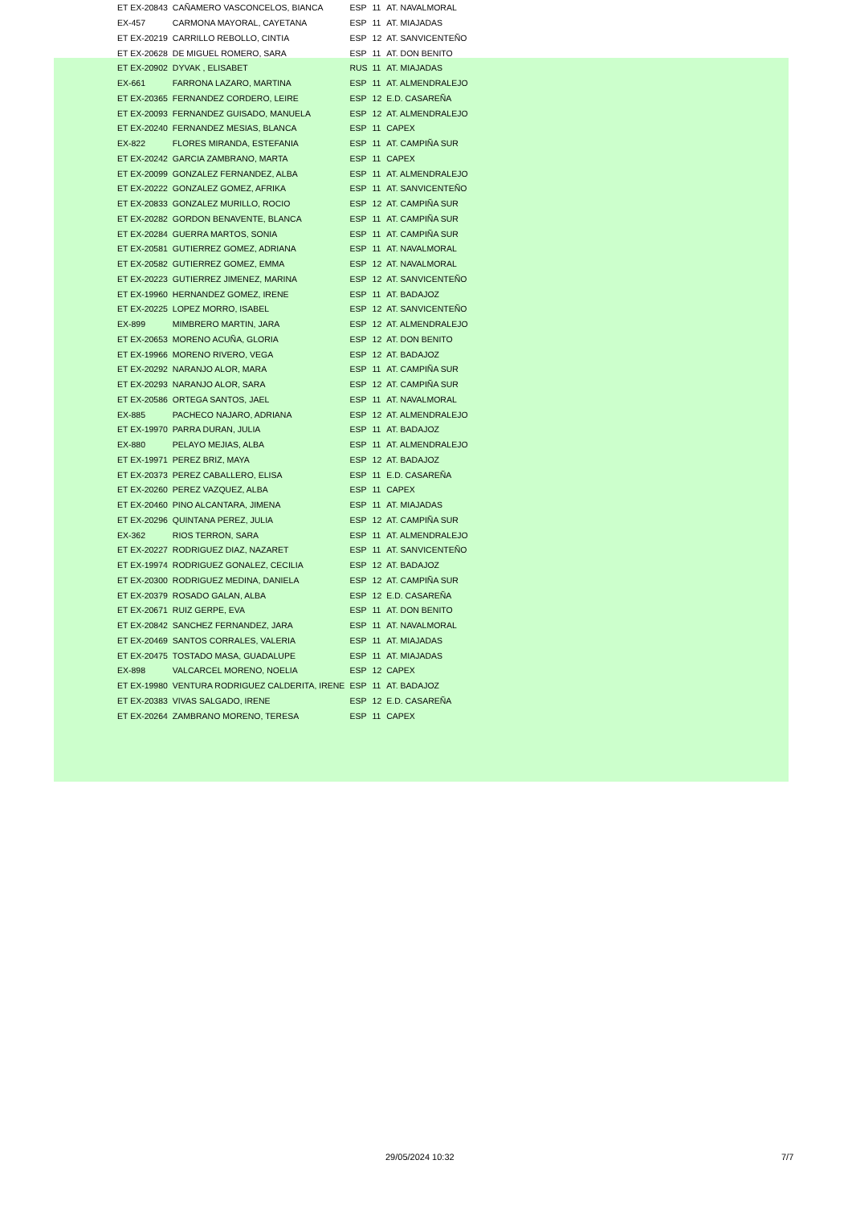| ET EX-20843 | CAÑAMERO VASCONCELOS, BIANCA | ESP | 11 | AT. NAVALMORAL |
| EX-457 | CARMONA MAYORAL, CAYETANA | ESP | 11 | AT. MIAJADAS |
| ET EX-20219 | CARRILLO REBOLLO, CINTIA | ESP | 12 | AT. SANVICENTEÑO |
| ET EX-20628 | DE MIGUEL ROMERO, SARA | ESP | 11 | AT. DON BENITO |
| ET EX-20902 | DYVAK , ELISABET | RUS | 11 | AT. MIAJADAS |
| EX-661 | FARRONA LAZARO, MARTINA | ESP | 11 | AT. ALMENDRALEJO |
| ET EX-20365 | FERNANDEZ CORDERO, LEIRE | ESP | 12 | E.D. CASAREÑA |
| ET EX-20093 | FERNANDEZ GUISADO, MANUELA | ESP | 12 | AT. ALMENDRALEJO |
| ET EX-20240 | FERNANDEZ MESIAS, BLANCA | ESP | 11 | CAPEX |
| EX-822 | FLORES MIRANDA, ESTEFANIA | ESP | 11 | AT. CAMPIÑA SUR |
| ET EX-20242 | GARCIA ZAMBRANO, MARTA | ESP | 11 | CAPEX |
| ET EX-20099 | GONZALEZ FERNANDEZ, ALBA | ESP | 11 | AT. ALMENDRALEJO |
| ET EX-20222 | GONZALEZ GOMEZ, AFRIKA | ESP | 11 | AT. SANVICENTEÑO |
| ET EX-20833 | GONZALEZ MURILLO, ROCIO | ESP | 12 | AT. CAMPIÑA SUR |
| ET EX-20282 | GORDON BENAVENTE, BLANCA | ESP | 11 | AT. CAMPIÑA SUR |
| ET EX-20284 | GUERRA MARTOS, SONIA | ESP | 11 | AT. CAMPIÑA SUR |
| ET EX-20581 | GUTIERREZ GOMEZ, ADRIANA | ESP | 11 | AT. NAVALMORAL |
| ET EX-20582 | GUTIERREZ GOMEZ, EMMA | ESP | 12 | AT. NAVALMORAL |
| ET EX-20223 | GUTIERREZ JIMENEZ, MARINA | ESP | 12 | AT. SANVICENTEÑO |
| ET EX-19960 | HERNANDEZ GOMEZ, IRENE | ESP | 11 | AT. BADAJOZ |
| ET EX-20225 | LOPEZ MORRO, ISABEL | ESP | 12 | AT. SANVICENTEÑO |
| EX-899 | MIMBRERO MARTIN, JARA | ESP | 12 | AT. ALMENDRALEJO |
| ET EX-20653 | MORENO ACUÑA, GLORIA | ESP | 12 | AT. DON BENITO |
| ET EX-19966 | MORENO RIVERO, VEGA | ESP | 12 | AT. BADAJOZ |
| ET EX-20292 | NARANJO ALOR, MARA | ESP | 11 | AT. CAMPIÑA SUR |
| ET EX-20293 | NARANJO ALOR, SARA | ESP | 12 | AT. CAMPIÑA SUR |
| ET EX-20586 | ORTEGA SANTOS, JAEL | ESP | 11 | AT. NAVALMORAL |
| EX-885 | PACHECO NAJARO, ADRIANA | ESP | 12 | AT. ALMENDRALEJO |
| ET EX-19970 | PARRA DURAN, JULIA | ESP | 11 | AT. BADAJOZ |
| EX-880 | PELAYO MEJIAS, ALBA | ESP | 11 | AT. ALMENDRALEJO |
| ET EX-19971 | PEREZ BRIZ, MAYA | ESP | 12 | AT. BADAJOZ |
| ET EX-20373 | PEREZ CABALLERO, ELISA | ESP | 11 | E.D. CASAREÑA |
| ET EX-20260 | PEREZ VAZQUEZ, ALBA | ESP | 11 | CAPEX |
| ET EX-20460 | PINO ALCANTARA, JIMENA | ESP | 11 | AT. MIAJADAS |
| ET EX-20296 | QUINTANA PEREZ, JULIA | ESP | 12 | AT. CAMPIÑA SUR |
| EX-362 | RIOS TERRON, SARA | ESP | 11 | AT. ALMENDRALEJO |
| ET EX-20227 | RODRIGUEZ DIAZ, NAZARET | ESP | 11 | AT. SANVICENTEÑO |
| ET EX-19974 | RODRIGUEZ GONALEZ, CECILIA | ESP | 12 | AT. BADAJOZ |
| ET EX-20300 | RODRIGUEZ MEDINA, DANIELA | ESP | 12 | AT. CAMPIÑA SUR |
| ET EX-20379 | ROSADO GALAN, ALBA | ESP | 12 | E.D. CASAREÑA |
| ET EX-20671 | RUIZ GERPE, EVA | ESP | 11 | AT. DON BENITO |
| ET EX-20842 | SANCHEZ FERNANDEZ, JARA | ESP | 11 | AT. NAVALMORAL |
| ET EX-20469 | SANTOS CORRALES, VALERIA | ESP | 11 | AT. MIAJADAS |
| ET EX-20475 | TOSTADO MASA, GUADALUPE | ESP | 11 | AT. MIAJADAS |
| EX-898 | VALCARCEL MORENO, NOELIA | ESP | 12 | CAPEX |
| ET EX-19980 | VENTURA RODRIGUEZ CALDERITA, IRENE | ESP | 11 | AT. BADAJOZ |
| ET EX-20383 | VIVAS SALGADO, IRENE | ESP | 12 | E.D. CASAREÑA |
| ET EX-20264 | ZAMBRANO MORENO, TERESA | ESP | 11 | CAPEX |
29/05/2024 10:32 7/7